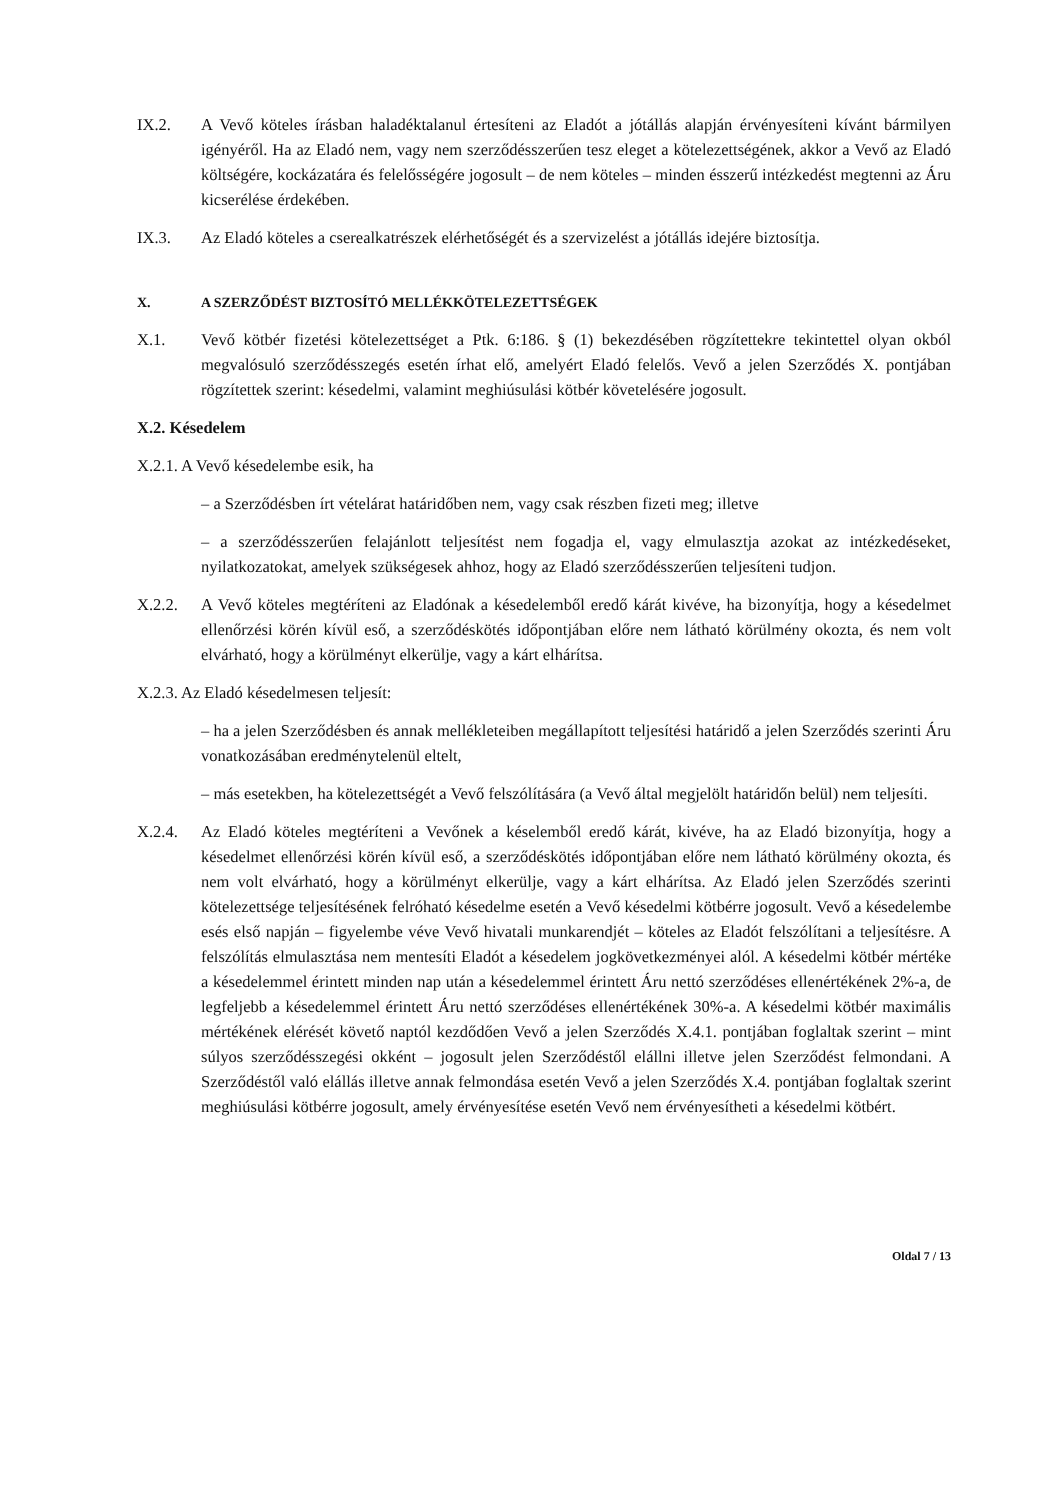IX.2. A Vevő köteles írásban haladéktalanul értesíteni az Eladót a jótállás alapján érvényesíteni kívánt bármilyen igényéről. Ha az Eladó nem, vagy nem szerződésszerűen tesz eleget a kötelezettségének, akkor a Vevő az Eladó költségére, kockázatára és felelősségére jogosult – de nem köteles – minden ésszerű intézkedést megtenni az Áru kicserélése érdekében.
IX.3. Az Eladó köteles a cserealkatrészek elérhetőségét és a szervizelést a jótállás idejére biztosítja.
X. A SZERZŐDÉST BIZTOSÍTÓ MELLÉKKÖTELEZETTSÉGEK
X.1. Vevő kötbér fizetési kötelezettséget a Ptk. 6:186. § (1) bekezdésében rögzítettekre tekintettel olyan okból megvalósuló szerződésszegés esetén írhat elő, amelyért Eladó felelős. Vevő a jelen Szerződés X. pontjában rögzítettek szerint: késedelmi, valamint meghiúsulási kötbér követelésére jogosult.
X.2. Késedelem
X.2.1. A Vevő késedelembe esik, ha
– a Szerződésben írt vételárat határidőben nem, vagy csak részben fizeti meg; illetve
– a szerződésszerűen felajánlott teljesítést nem fogadja el, vagy elmulasztja azokat az intézkedéseket, nyilatkozatokat, amelyek szükségesek ahhoz, hogy az Eladó szerződésszerűen teljesíteni tudjon.
X.2.2. A Vevő köteles megtéríteni az Eladónak a késedelemből eredő kárát kivéve, ha bizonyítja, hogy a késedelmet ellenőrzési körén kívül eső, a szerződéskötés időpontjában előre nem látható körülmény okozta, és nem volt elvárható, hogy a körülményt elkerülje, vagy a kárt elhárítsa.
X.2.3. Az Eladó késedelmesen teljesít:
– ha a jelen Szerződésben és annak mellékleteiben megállapított teljesítési határidő a jelen Szerződés szerinti Áru vonatkozásában eredménytelenül eltelt,
– más esetekben, ha kötelezettségét a Vevő felszólítására (a Vevő által megjelölt határidőn belül) nem teljesíti.
X.2.4. Az Eladó köteles megtéríteni a Vevőnek a késelemből eredő kárát, kivéve, ha az Eladó bizonyítja, hogy a késedelmet ellenőrzési körén kívül eső, a szerződéskötés időpontjában előre nem látható körülmény okozta, és nem volt elvárható, hogy a körülményt elkerülje, vagy a kárt elhárítsa. Az Eladó jelen Szerződés szerinti kötelezettsége teljesítésének felróható késedelme esetén a Vevő késedelmi kötbérre jogosult. Vevő a késedelembe esés első napján – figyelembe véve Vevő hivatali munkarendjét – köteles az Eladót felszólítani a teljesítésre. A felszólítás elmulasztása nem mentesíti Eladót a késedelem jogkövetkezményei alól. A késedelmi kötbér mértéke a késedelemmel érintett minden nap után a késedelemmel érintett Áru nettó szerződéses ellenértékének 2%-a, de legfeljebb a késedelemmel érintett Áru nettó szerződéses ellenértékének 30%-a. A késedelmi kötbér maximális mértékének elérését követő naptól kezdődően Vevő a jelen Szerződés X.4.1. pontjában foglaltak szerint – mint súlyos szerződésszegési okként – jogosult jelen Szerződéstől elállni illetve jelen Szerződést felmondani. A Szerződéstől való elállás illetve annak felmondása esetén Vevő a jelen Szerződés X.4. pontjában foglaltak szerint meghiúsulási kötbérre jogosult, amely érvényesítése esetén Vevő nem érvényesítheti a késedelmi kötbért.
Oldal 7 / 13